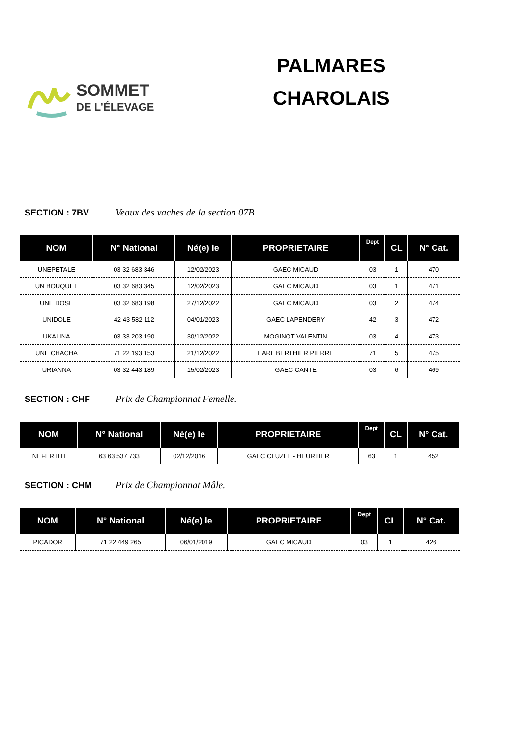SOMMET
DE L’ÉLEVAGE
PALMARES
CHAROLAIS
SECTION : 7BV Veaux des vaches de la section 07B
| NOM | N° National | Né(e) le | PROPRIETAIRE | Dept | CL | N° Cat. |
| --- | --- | --- | --- | --- | --- | --- |
| UNEPETALE | 03 32 683 346 | 12/02/2023 | GAEC MICAUD | 03 | 1 | 470 |
| UN BOUQUET | 03 32 683 345 | 12/02/2023 | GAEC MICAUD | 03 | 1 | 471 |
| UNE DOSE | 03 32 683 198 | 27/12/2022 | GAEC MICAUD | 03 | 2 | 474 |
| UNIDOLE | 42 43 582 112 | 04/01/2023 | GAEC LAPENDERY | 42 | 3 | 472 |
| UKALINA | 03 33 203 190 | 30/12/2022 | MOGINOT VALENTIN | 03 | 4 | 473 |
| UNE CHACHA | 71 22 193 153 | 21/12/2022 | EARL BERTHIER PIERRE | 71 | 5 | 475 |
| URIANNA | 03 32 443 189 | 15/02/2023 | GAEC CANTE | 03 | 6 | 469 |
SECTION : CHF Prix de Championnat Femelle.
| NOM | N° National | Né(e) le | PROPRIETAIRE | Dept | CL | N° Cat. |
| --- | --- | --- | --- | --- | --- | --- |
| NEFERTITI | 63 63 537 733 | 02/12/2016 | GAEC CLUZEL - HEURTIER | 63 | 1 | 452 |
SECTION : CHM Prix de Championnat Mâle.
| NOM | N° National | Né(e) le | PROPRIETAIRE | Dept | CL | N° Cat. |
| --- | --- | --- | --- | --- | --- | --- |
| PICADOR | 71 22 449 265 | 06/01/2019 | GAEC MICAUD | 03 | 1 | 426 |